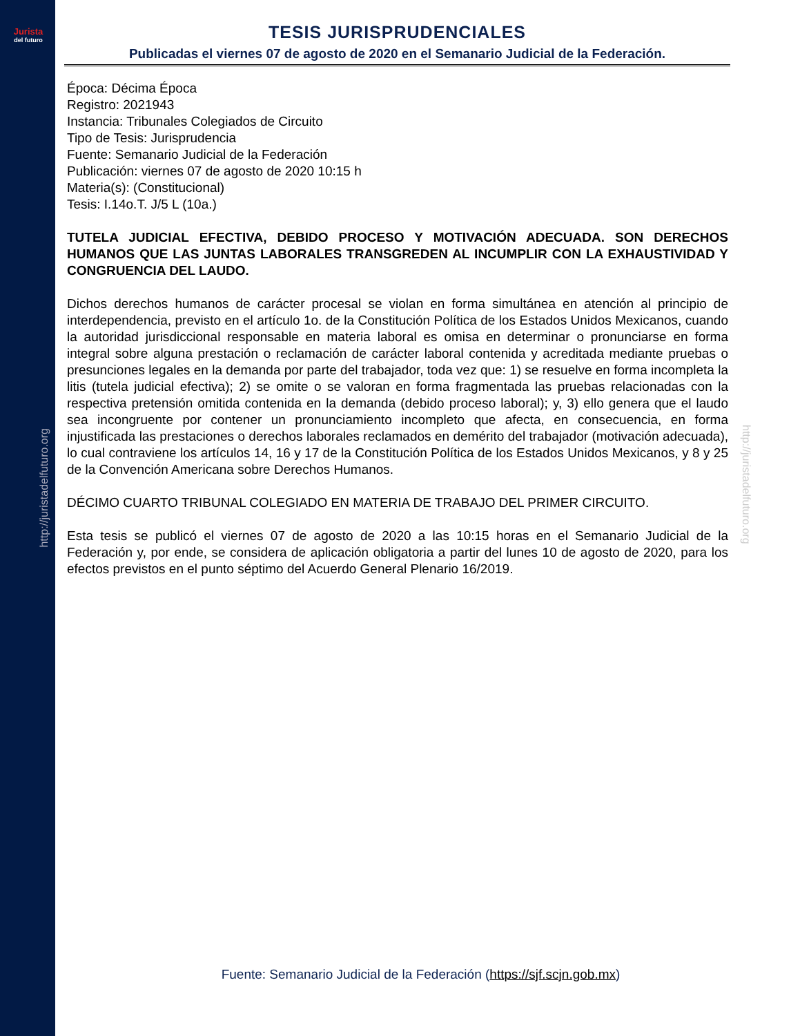Jurista
del futuro
http://juristadelfuturo.org
http://juristadelfuturo.org
TESIS JURISPRUDENCIALES
Publicadas el viernes 07 de agosto de 2020 en el Semanario Judicial de la Federación.
Época: Décima Época
Registro: 2021943
Instancia: Tribunales Colegiados de Circuito
Tipo de Tesis: Jurisprudencia
Fuente: Semanario Judicial de la Federación
Publicación: viernes 07 de agosto de 2020 10:15 h
Materia(s): (Constitucional)
Tesis: I.14o.T. J/5 L (10a.)
TUTELA JUDICIAL EFECTIVA, DEBIDO PROCESO Y MOTIVACIÓN ADECUADA. SON DERECHOS HUMANOS QUE LAS JUNTAS LABORALES TRANSGREDEN AL INCUMPLIR CON LA EXHAUSTIVIDAD Y CONGRUENCIA DEL LAUDO.
Dichos derechos humanos de carácter procesal se violan en forma simultánea en atención al principio de interdependencia, previsto en el artículo 1o. de la Constitución Política de los Estados Unidos Mexicanos, cuando la autoridad jurisdiccional responsable en materia laboral es omisa en determinar o pronunciarse en forma integral sobre alguna prestación o reclamación de carácter laboral contenida y acreditada mediante pruebas o presunciones legales en la demanda por parte del trabajador, toda vez que: 1) se resuelve en forma incompleta la litis (tutela judicial efectiva); 2) se omite o se valoran en forma fragmentada las pruebas relacionadas con la respectiva pretensión omitida contenida en la demanda (debido proceso laboral); y, 3) ello genera que el laudo sea incongruente por contener un pronunciamiento incompleto que afecta, en consecuencia, en forma injustificada las prestaciones o derechos laborales reclamados en demérito del trabajador (motivación adecuada), lo cual contraviene los artículos 14, 16 y 17 de la Constitución Política de los Estados Unidos Mexicanos, y 8 y 25 de la Convención Americana sobre Derechos Humanos.
DÉCIMO CUARTO TRIBUNAL COLEGIADO EN MATERIA DE TRABAJO DEL PRIMER CIRCUITO.
Esta tesis se publicó el viernes 07 de agosto de 2020 a las 10:15 horas en el Semanario Judicial de la Federación y, por ende, se considera de aplicación obligatoria a partir del lunes 10 de agosto de 2020, para los efectos previstos en el punto séptimo del Acuerdo General Plenario 16/2019.
Fuente: Semanario Judicial de la Federación (https://sjf.scjn.gob.mx)